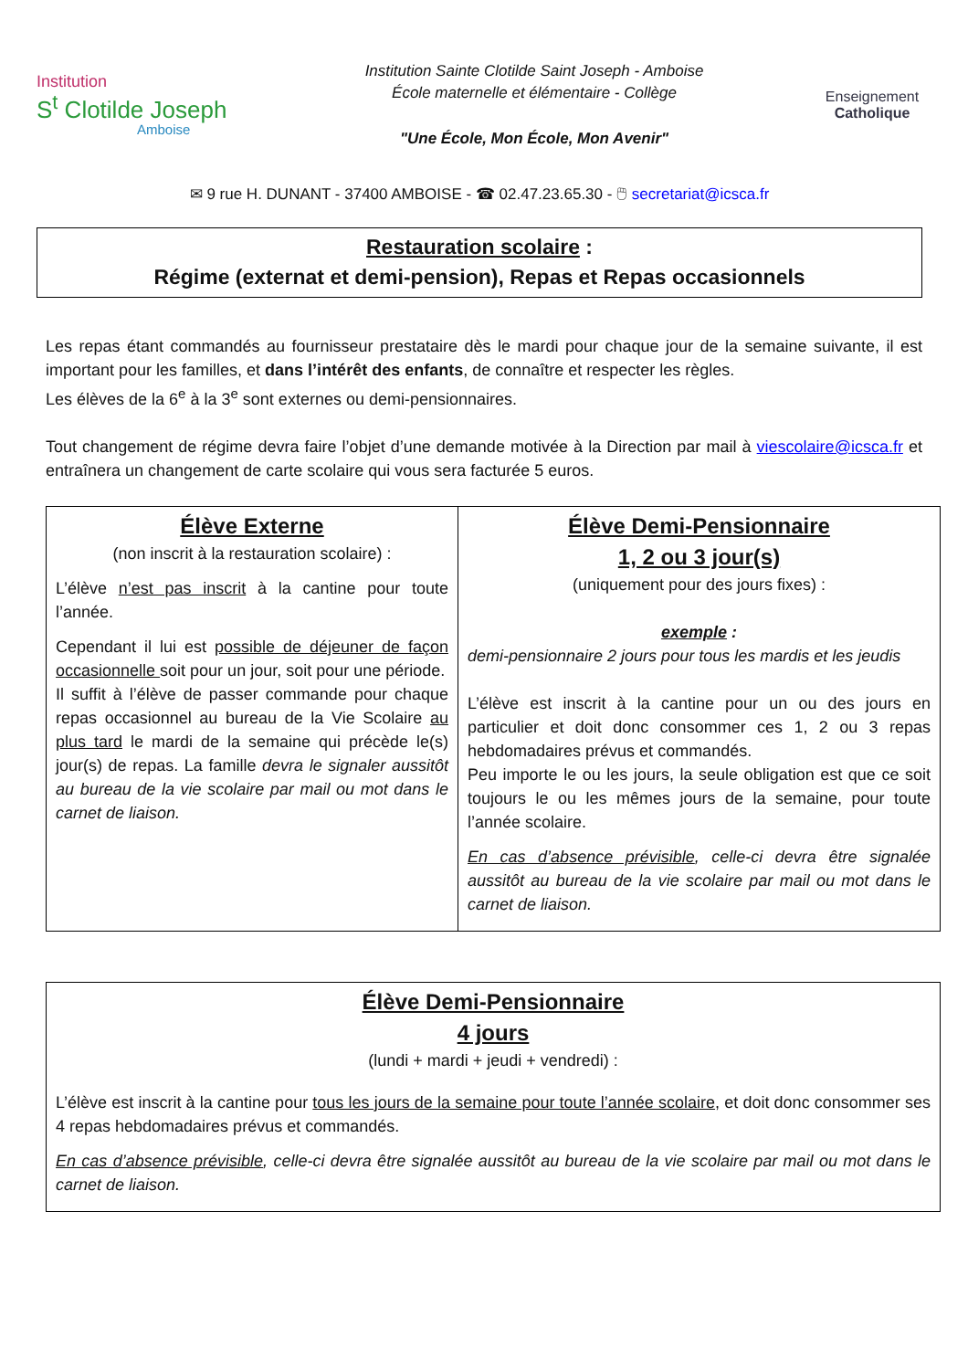Institution
S<sup>t</sup> Clotilde Joseph
Amboise
Institution Sainte Clotilde Saint Joseph - Amboise
École maternelle et élémentaire - Collège
"Une École, Mon École, Mon Avenir"
Enseignement
Catholique
✉ 9 rue H. DUNANT - 37400 AMBOISE - ☎ 02.47.23.65.30 - 🖱 secretariat@icsca.fr
Restauration scolaire :
Régime (externat et demi-pension), Repas et Repas occasionnels
Les repas étant commandés au fournisseur prestataire dès le mardi pour chaque jour de la semaine suivante, il est important pour les familles, et dans l’intérêt des enfants, de connaître et respecter les règles.
Les élèves de la 6<sup>e</sup> à la 3<sup>e</sup> sont externes ou demi-pensionnaires.
Tout changement de régime devra faire l’objet d’une demande motivée à la Direction par mail à viescolaire@icsca.fr et entraînera un changement de carte scolaire qui vous sera facturée 5 euros.
| Élève Externe (non inscrit à la restauration scolaire) : L’élève n’est pas inscrit à la cantine pour toute l’année. Cependant il lui est possible de déjeuner de façon occasionnelle soit pour un jour, soit pour une période. Il suffit à l’élève de passer commande pour chaque repas occasionnel au bureau de la Vie Scolaire au plus tard le mardi de la semaine qui précède le(s) jour(s) de repas. La famille devra le signaler aussitôt au bureau de la vie scolaire par mail ou mot dans le carnet de liaison. | Élève Demi-Pensionnaire 1, 2 ou 3 jour(s) (uniquement pour des jours fixes) : exemple : demi-pensionnaire 2 jours pour tous les mardis et les jeudis L’élève est inscrit à la cantine pour un ou des jours en particulier et doit donc consommer ces 1, 2 ou 3 repas hebdomadaires prévus et commandés. Peu importe le ou les jours, la seule obligation est que ce soit toujours le ou les mêmes jours de la semaine, pour toute l’année scolaire. En cas d’absence prévisible , celle-ci devra être signalée aussitôt au bureau de la vie scolaire par mail ou mot dans le carnet de liaison. |
| Élève Demi-Pensionnaire 4 jours (lundi + mardi + jeudi + vendredi) : L’élève est inscrit à la cantine pour tous les jours de la semaine pour toute l’année scolaire , et doit donc consommer ses 4 repas hebdomadaires prévus et commandés. En cas d’absence prévisible , celle-ci devra être signalée aussitôt au bureau de la vie scolaire par mail ou mot dans le carnet de liaison. |